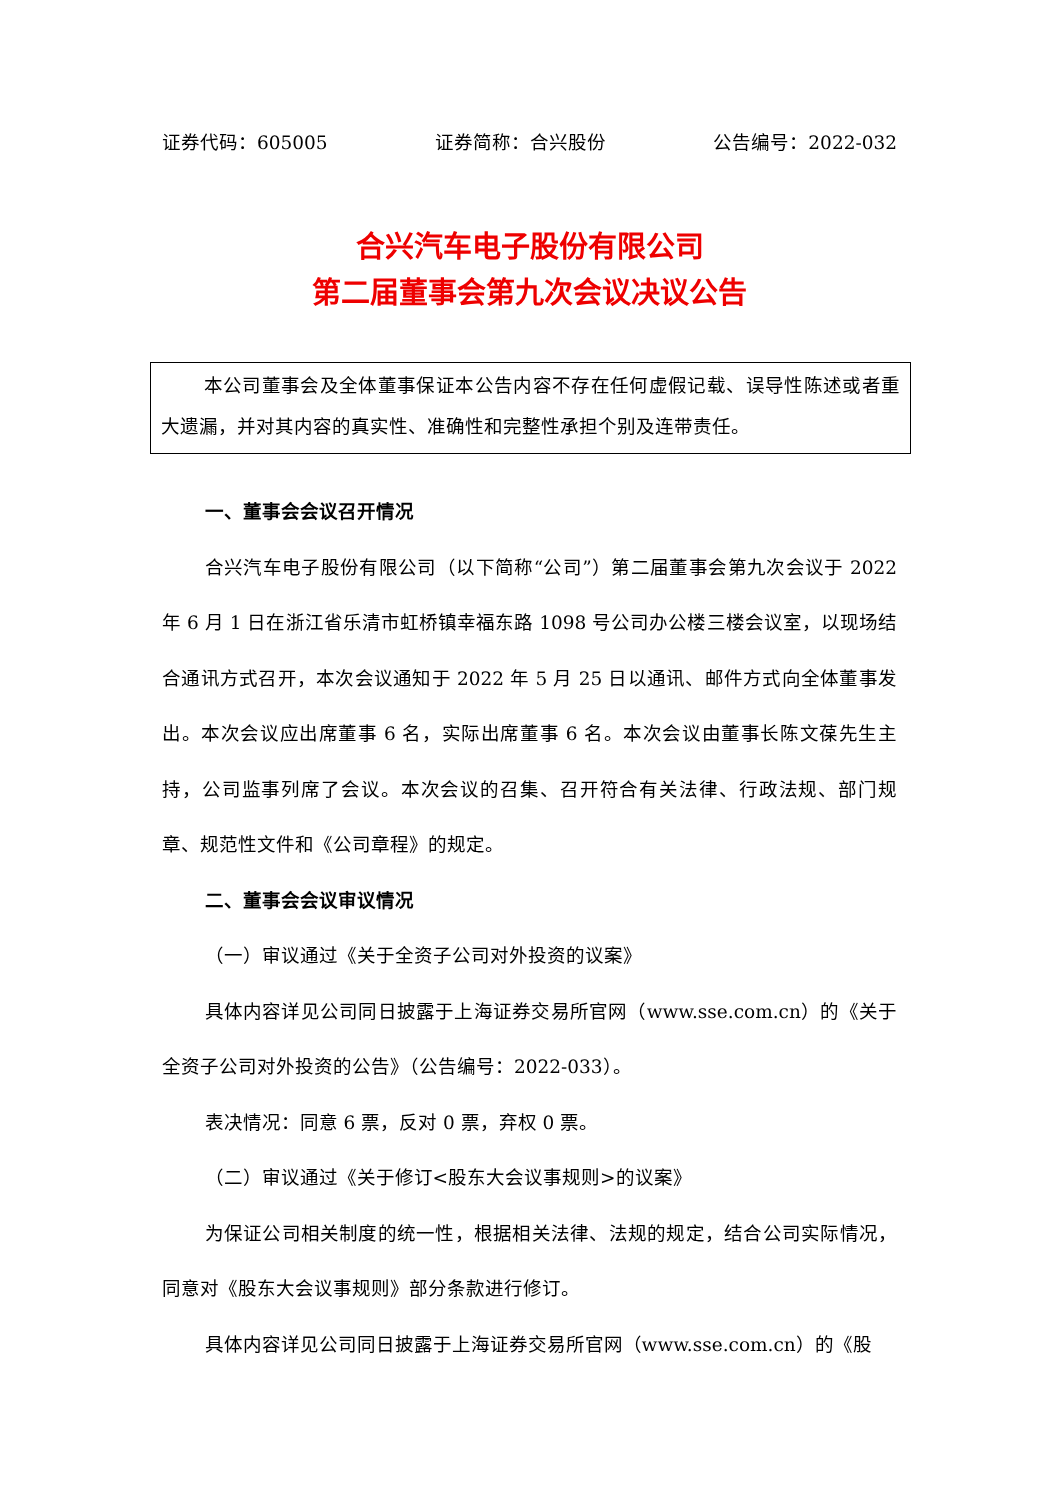证券代码：605005 证券简称：合兴股份 公告编号：2022-032
合兴汽车电子股份有限公司
第二届董事会第九次会议决议公告
本公司董事会及全体董事保证本公告内容不存在任何虚假记载、误导性陈述或者重大遗漏，并对其内容的真实性、准确性和完整性承担个别及连带责任。
一、董事会会议召开情况
合兴汽车电子股份有限公司（以下简称“公司”）第二届董事会第九次会议于 2022 年 6 月 1 日在浙江省乐清市虹桥镇幸福东路 1098 号公司办公楼三楼会议室，以现场结合通讯方式召开，本次会议通知于 2022 年 5 月 25 日以通讯、邮件方式向全体董事发出。本次会议应出席董事 6 名，实际出席董事 6 名。本次会议由董事长陈文葆先生主持，公司监事列席了会议。本次会议的召集、召开符合有关法律、行政法规、部门规章、规范性文件和《公司章程》的规定。
二、董事会会议审议情况
（一）审议通过《关于全资子公司对外投资的议案》
具体内容详见公司同日披露于上海证券交易所官网（www.sse.com.cn）的《关于全资子公司对外投资的公告》（公告编号：2022-033）。
表决情况：同意 6 票，反对 0 票，弃权 0 票。
（二）审议通过《关于修订<股东大会议事规则>的议案》
为保证公司相关制度的统一性，根据相关法律、法规的规定，结合公司实际情况，同意对《股东大会议事规则》部分条款进行修订。
具体内容详见公司同日披露于上海证券交易所官网（www.sse.com.cn）的《股